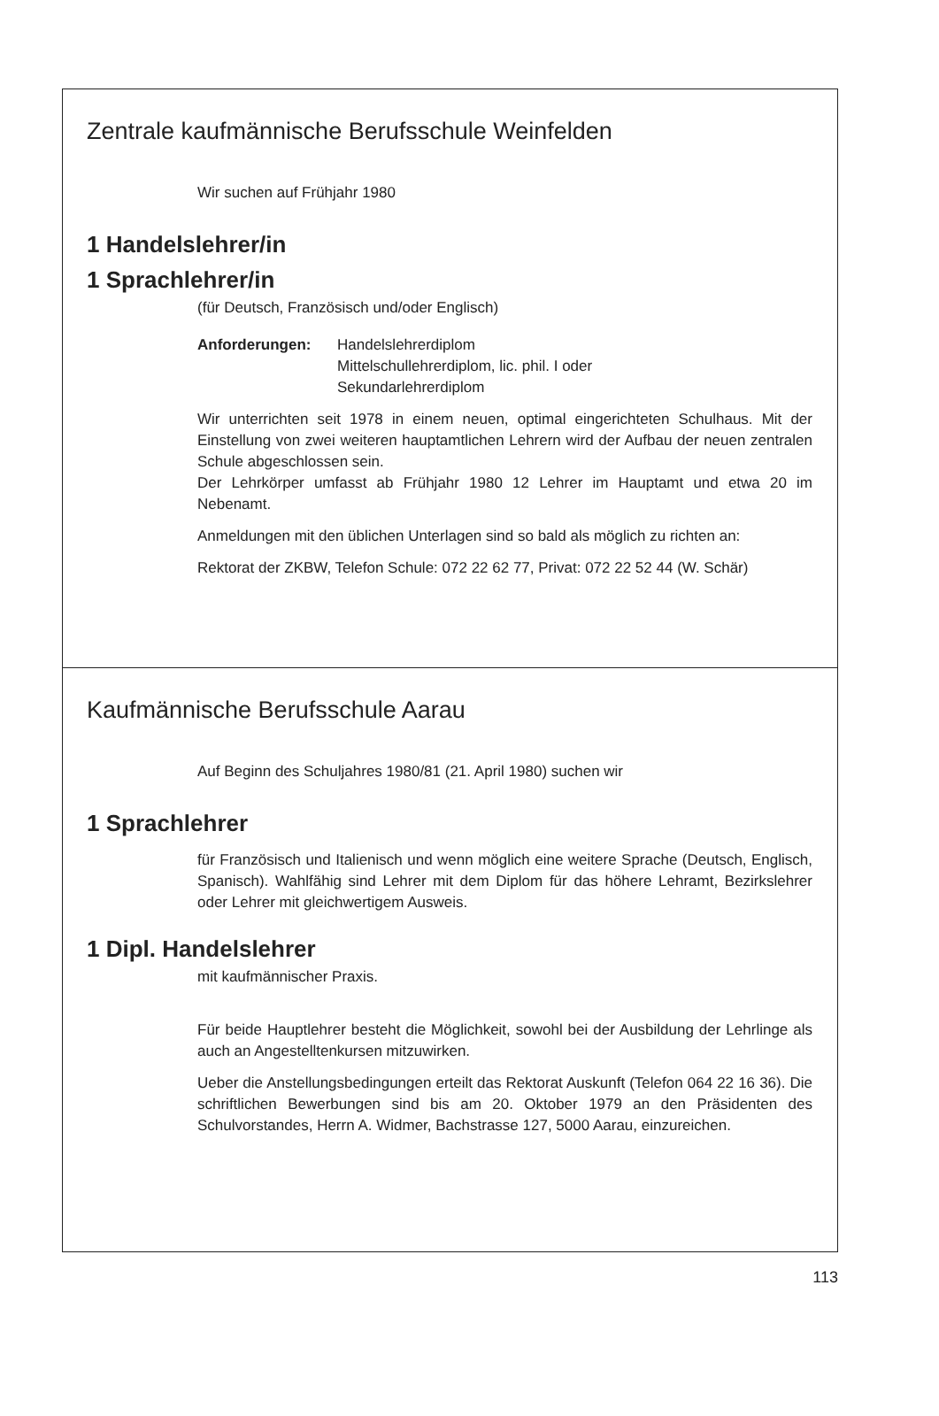Zentrale kaufmännische Berufsschule Weinfelden
Wir suchen auf Frühjahr 1980
1 Handelslehrer/in
1 Sprachlehrer/in
(für Deutsch, Französisch und/oder Englisch)
Anforderungen: Handelslehrerdiplom
Mittelschullehrerdiplom, lic. phil. I oder
Sekundarlehrerdiplom
Wir unterrichten seit 1978 in einem neuen, optimal eingerichteten Schulhaus. Mit der Einstellung von zwei weiteren hauptamtlichen Lehrern wird der Aufbau der neuen zentralen Schule abgeschlossen sein.
Der Lehrkörper umfasst ab Frühjahr 1980 12 Lehrer im Hauptamt und etwa 20 im Nebenamt.
Anmeldungen mit den üblichen Unterlagen sind so bald als möglich zu richten an:
Rektorat der ZKBW, Telefon Schule: 072 22 62 77, Privat: 072 22 52 44 (W. Schär)
Kaufmännische Berufsschule Aarau
Auf Beginn des Schuljahres 1980/81 (21. April 1980) suchen wir
1 Sprachlehrer
für Französisch und Italienisch und wenn möglich eine weitere Sprache (Deutsch, Englisch, Spanisch). Wahlfähig sind Lehrer mit dem Diplom für das höhere Lehramt, Bezirkslehrer oder Lehrer mit gleichwertigem Ausweis.
1 Dipl. Handelslehrer
mit kaufmännischer Praxis.
Für beide Hauptlehrer besteht die Möglichkeit, sowohl bei der Ausbildung der Lehrlinge als auch an Angestelltenkursen mitzuwirken.
Ueber die Anstellungsbedingungen erteilt das Rektorat Auskunft (Telefon 064 22 16 36). Die schriftlichen Bewerbungen sind bis am 20. Oktober 1979 an den Präsidenten des Schulvorstandes, Herrn A. Widmer, Bachstrasse 127, 5000 Aarau, einzureichen.
113